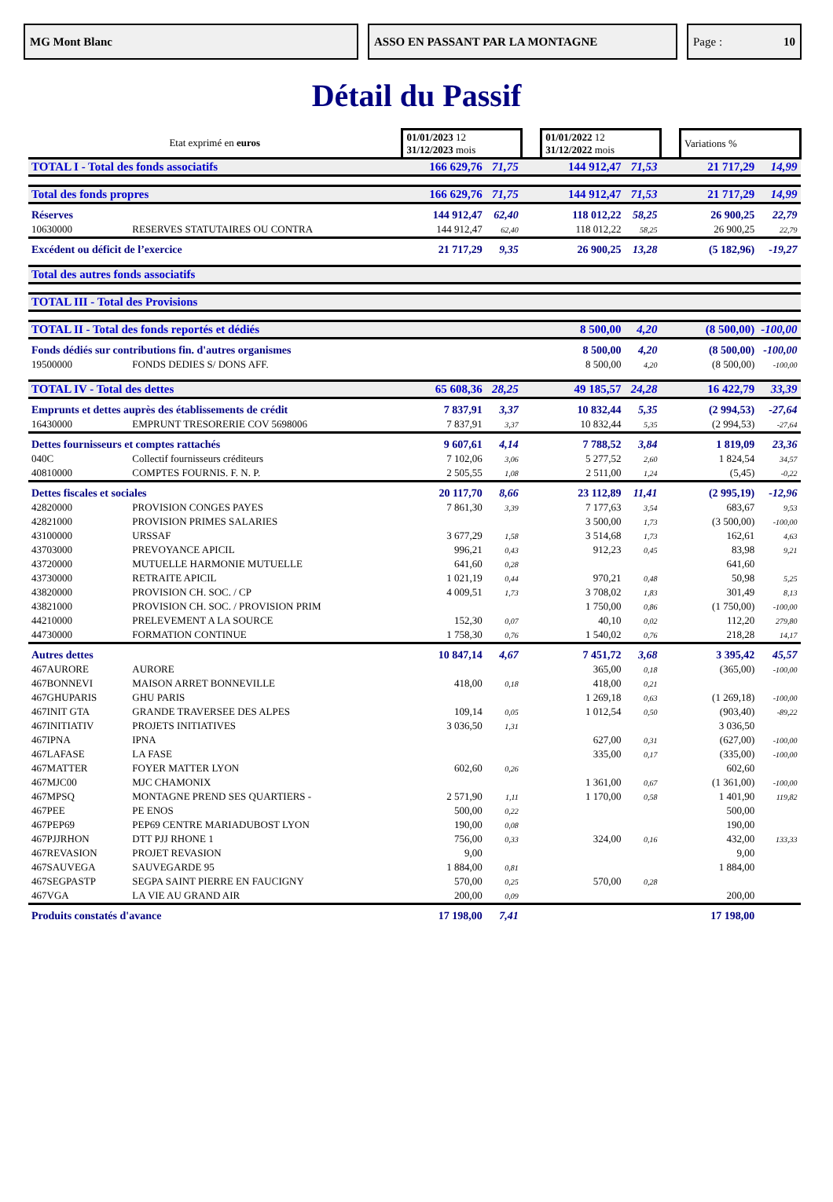MG Mont Blanc ASSO EN PASSANT PAR LA MONTAGNE Page : 10
Détail du Passif
| Etat exprimé en euros | | 01/01/2023 12 31/12/2023 mois | | | 01/01/2022 12 31/12/2022 mois | | | Variations % | |
| TOTAL I - Total des fonds associatifs | | 166 629,76 | 71,75 | | 144 912,47 | 71,53 | | 21 717,29 | 14,99 |
| Total des fonds propres | | 166 629,76 | 71,75 | | 144 912,47 | 71,53 | | 21 717,29 | 14,99 |
| Réserves | | 144 912,47 | 62,40 | | 118 012,22 | 58,25 | | 26 900,25 | 22,79 |
| 10630000 | RESERVES STATUTAIRES OU CONTRA | 144 912,47 | 62,40 | | 118 012,22 | 58,25 | | 26 900,25 | 22,79 |
| Excédent ou déficit de l’exercice | | 21 717,29 | 9,35 | | 26 900,25 | 13,28 | | (5 182,96) | -19,27 |
| Total des autres fonds associatifs | | | | | | | | | |
| TOTAL III - Total des Provisions | | | | | | | | | |
| TOTAL II - Total des fonds reportés et dédiés | | | | | 8 500,00 | 4,20 | | (8 500,00) | -100,00 |
| Fonds dédiés sur contributions fin. d'autres organismes | | | | | 8 500,00 | 4,20 | | (8 500,00) | -100,00 |
| 19500000 | FONDS DEDIES S/ DONS AFF. | | | | 8 500,00 | 4,20 | | (8 500,00) | -100,00 |
| TOTAL IV - Total des dettes | | 65 608,36 | 28,25 | | 49 185,57 | 24,28 | | 16 422,79 | 33,39 |
| Emprunts et dettes auprès des établissements de crédit | | 7 837,91 | 3,37 | | 10 832,44 | 5,35 | | (2 994,53) | -27,64 |
| 16430000 | EMPRUNT TRESORERIE COV 5698006 | 7 837,91 | 3,37 | | 10 832,44 | 5,35 | | (2 994,53) | -27,64 |
| Dettes fournisseurs et comptes rattachés | | 9 607,61 | 4,14 | | 7 788,52 | 3,84 | | 1 819,09 | 23,36 |
| 040C | Collectif fournisseurs créditeurs | 7 102,06 | 3,06 | | 5 277,52 | 2,60 | | 1 824,54 | 34,57 |
| 40810000 | COMPTES FOURNIS. F. N. P. | 2 505,55 | 1,08 | | 2 511,00 | 1,24 | | (5,45) | -0,22 |
| Dettes fiscales et sociales | | 20 117,70 | 8,66 | | 23 112,89 | 11,41 | | (2 995,19) | -12,96 |
| 42820000 | PROVISION CONGES PAYES | 7 861,30 | 3,39 | | 7 177,63 | 3,54 | | 683,67 | 9,53 |
| 42821000 | PROVISION PRIMES SALARIES | | | | 3 500,00 | 1,73 | | (3 500,00) | -100,00 |
| 43100000 | URSSAF | 3 677,29 | 1,58 | | 3 514,68 | 1,73 | | 162,61 | 4,63 |
| 43703000 | PREVOYANCE APICIL | 996,21 | 0,43 | | 912,23 | 0,45 | | 83,98 | 9,21 |
| 43720000 | MUTUELLE HARMONIE MUTUELLE | 641,60 | 0,28 | | | | | 641,60 | |
| 43730000 | RETRAITE APICIL | 1 021,19 | 0,44 | | 970,21 | 0,48 | | 50,98 | 5,25 |
| 43820000 | PROVISION CH. SOC. / CP | 4 009,51 | 1,73 | | 3 708,02 | 1,83 | | 301,49 | 8,13 |
| 43821000 | PROVISION CH. SOC. / PROVISION PRIM | | | | 1 750,00 | 0,86 | | (1 750,00) | -100,00 |
| 44210000 | PRELEVEMENT A LA SOURCE | 152,30 | 0,07 | | 40,10 | 0,02 | | 112,20 | 279,80 |
| 44730000 | FORMATION CONTINUE | 1 758,30 | 0,76 | | 1 540,02 | 0,76 | | 218,28 | 14,17 |
| Autres dettes | | 10 847,14 | 4,67 | | 7 451,72 | 3,68 | | 3 395,42 | 45,57 |
| 467AURORE | AURORE | | | | 365,00 | 0,18 | | (365,00) | -100,00 |
| 467BONNEVI | MAISON ARRET BONNEVILLE | 418,00 | 0,18 | | 418,00 | 0,21 | | | |
| 467GHUPARIS | GHU PARIS | | | | 1 269,18 | 0,63 | | (1 269,18) | -100,00 |
| 467INIT GTA | GRANDE TRAVERSEE DES ALPES | 109,14 | 0,05 | | 1 012,54 | 0,50 | | (903,40) | -89,22 |
| 467INITIATIV | PROJETS INITIATIVES | 3 036,50 | 1,31 | | | | | 3 036,50 | |
| 467IPNA | IPNA | | | | 627,00 | 0,31 | | (627,00) | -100,00 |
| 467LAFASE | LA FASE | | | | 335,00 | 0,17 | | (335,00) | -100,00 |
| 467MATTER | FOYER MATTER LYON | 602,60 | 0,26 | | | | | 602,60 | |
| 467MJC00 | MJC CHAMONIX | | | | 1 361,00 | 0,67 | | (1 361,00) | -100,00 |
| 467MPSQ | MONTAGNE PREND SES QUARTIERS - | 2 571,90 | 1,11 | | 1 170,00 | 0,58 | | 1 401,90 | 119,82 |
| 467PEE | PE ENOS | 500,00 | 0,22 | | | | | 500,00 | |
| 467PEP69 | PEP69 CENTRE MARIADUBOST LYON | 190,00 | 0,08 | | | | | 190,00 | |
| 467PJJRHON | DTT PJJ RHONE 1 | 756,00 | 0,33 | | 324,00 | 0,16 | | 432,00 | 133,33 |
| 467REVASION | PROJET REVASION | 9,00 | | | | | | 9,00 | |
| 467SAUVEGA | SAUVEGARDE 95 | 1 884,00 | 0,81 | | | | | 1 884,00 | |
| 467SEGPASTP | SEGPA SAINT PIERRE EN FAUCIGNY | 570,00 | 0,25 | | 570,00 | 0,28 | | | |
| 467VGA | LA VIE AU GRAND AIR | 200,00 | 0,09 | | | | | 200,00 | |
| Produits constatés d'avance | | 17 198,00 | 7,41 | | | | | 17 198,00 | |